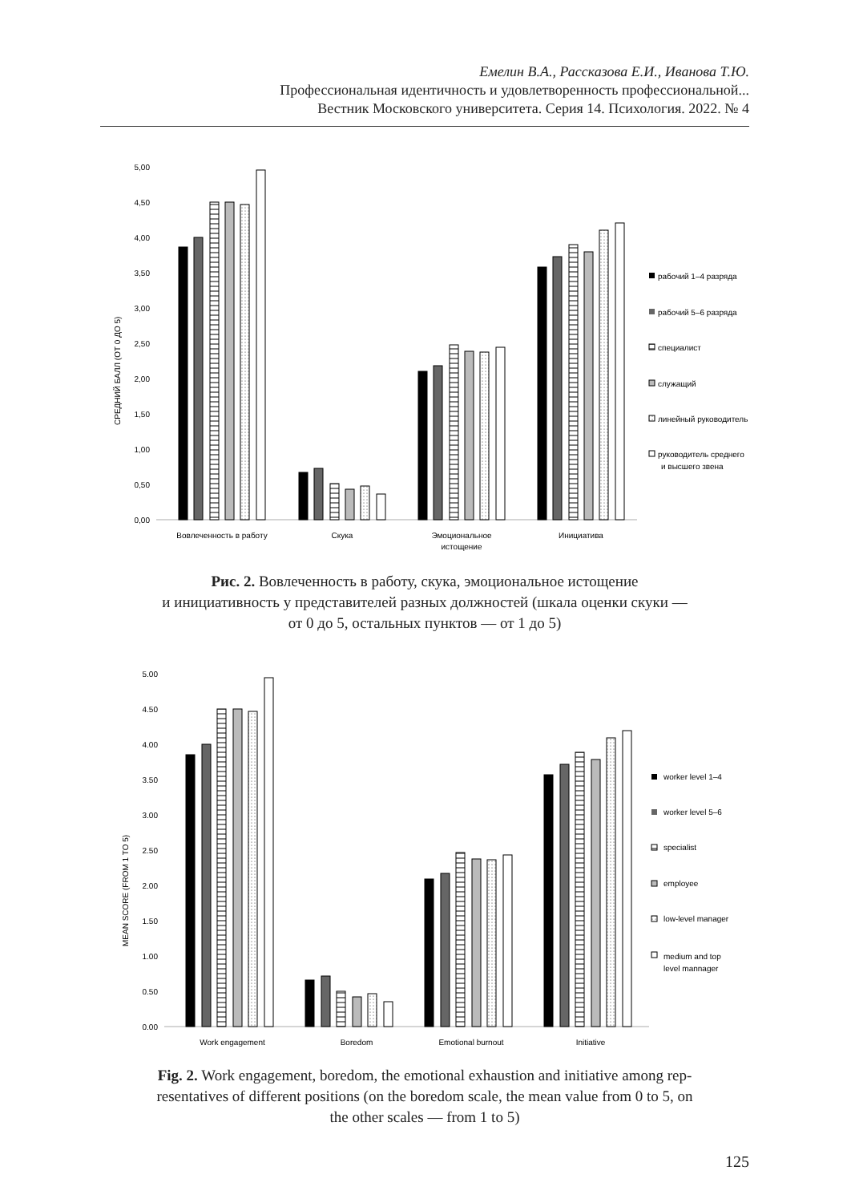Емелин В.А., Рассказова Е.И., Иванова Т.Ю.
Профессиональная идентичность и удовлетворенность профессиональной...
Вестник Московского университета. Серия 14. Психология. 2022. № 4
0,00
0,50
1,00
1,50
2,00
2,50
3,00
3,50
4,00
4,50
5,00
СРЕДНИЙ БАЛЛ (ОТ 0 ДО 5)
Вовлеченность в работу
Скука
Эмоциональное
истощение
Инициатива
рабочий 1–4 разряда
рабочий 5–6 разряда
специалист
служащий
линейный руководитель
руководитель среднего
и высшего звена
Рис. 2. Вовлеченность в работу, скука, эмоциональное истощение
и инициативность у представителей разных должностей (шкала оценки скуки —
от 0 до 5, остальных пунктов — от 1 до 5)
0.00
0.50
1.00
1.50
2.00
2.50
3.00
3.50
4.00
4.50
5.00
MEAN SCORE (FROM 1 TO 5)
Work engagement
Boredom
Emotional burnout
Initiative
worker level 1–4
worker level 5–6
specialist
employee
low-level manager
medium and top
level mannager
Fig. 2. Work engagement, boredom, the emotional exhaustion and initiative among rep-
resentatives of different positions (on the boredom scale, the mean value from 0 to 5, on
the other scales — from 1 to 5)
125